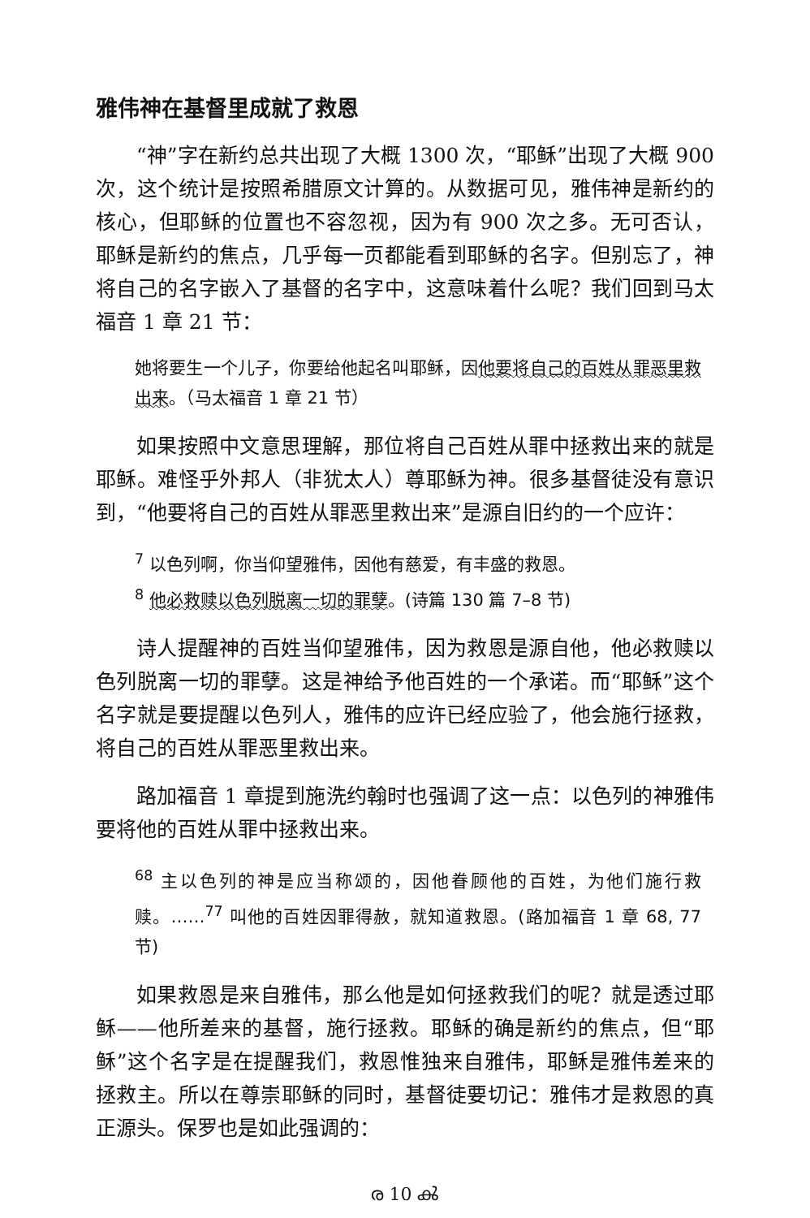雅伟神在基督里成就了救恩
“神”字在新约总共出现了大概 1300 次，“耶稣”出现了大概 900 次，这个统计是按照希腊原文计算的。从数据可见，雅伟神是新约的核心，但耶稣的位置也不容忽视，因为有 900 次之多。无可否认，耶稣是新约的焦点，几乎每一页都能看到耶稣的名字。但别忘了，神将自己的名字嵌入了基督的名字中，这意味着什么呢？我们回到马太福音 1 章 21 节：
她将要生一个儿子，你要给他起名叫耶稣，因他要将自己的百姓从罪恶里救出来。（马太福音 1 章 21 节）
如果按照中文意思理解，那位将自己百姓从罪中拯救出来的就是耶稣。难怪乎外邦人（非犹太人）尊耶稣为神。很多基督徒没有意识到，“他要将自己的百姓从罪恶里救出来”是源自旧约的一个应许：
<sup>7</sup> 以色列啊，你当仰望雅伟，因他有慈爱，有丰盛的救恩。
<sup>8</sup> 他必救赎以色列脱离一切的罪孽。(诗篇 130 篇 7–8 节)
诗人提醒神的百姓当仰望雅伟，因为救恩是源自他，他必救赎以色列脱离一切的罪孽。这是神给予他百姓的一个承诺。而“耶稣”这个名字就是要提醒以色列人，雅伟的应许已经应验了，他会施行拯救，将自己的百姓从罪恶里救出来。
路加福音 1 章提到施洗约翰时也强调了这一点：以色列的神雅伟要将他的百姓从罪中拯救出来。
<sup>68</sup> 主以色列的神是应当称颂的，因他眷顾他的百姓，为他们施行救赎。……<sup>77</sup> 叫他的百姓因罪得赦，就知道救恩。(路加福音 1 章 68, 77 节)
如果救恩是来自雅伟，那么他是如何拯救我们的呢？就是透过耶稣——他所差来的基督，施行拯救。耶稣的确是新约的焦点，但“耶稣”这个名字是在提醒我们，救恩惟独来自雅伟，耶稣是雅伟差来的拯救主。所以在尊崇耶稣的同时，基督徒要切记：雅伟才是救恩的真正源头。保罗也是如此强调的：
ര 10 ൿ